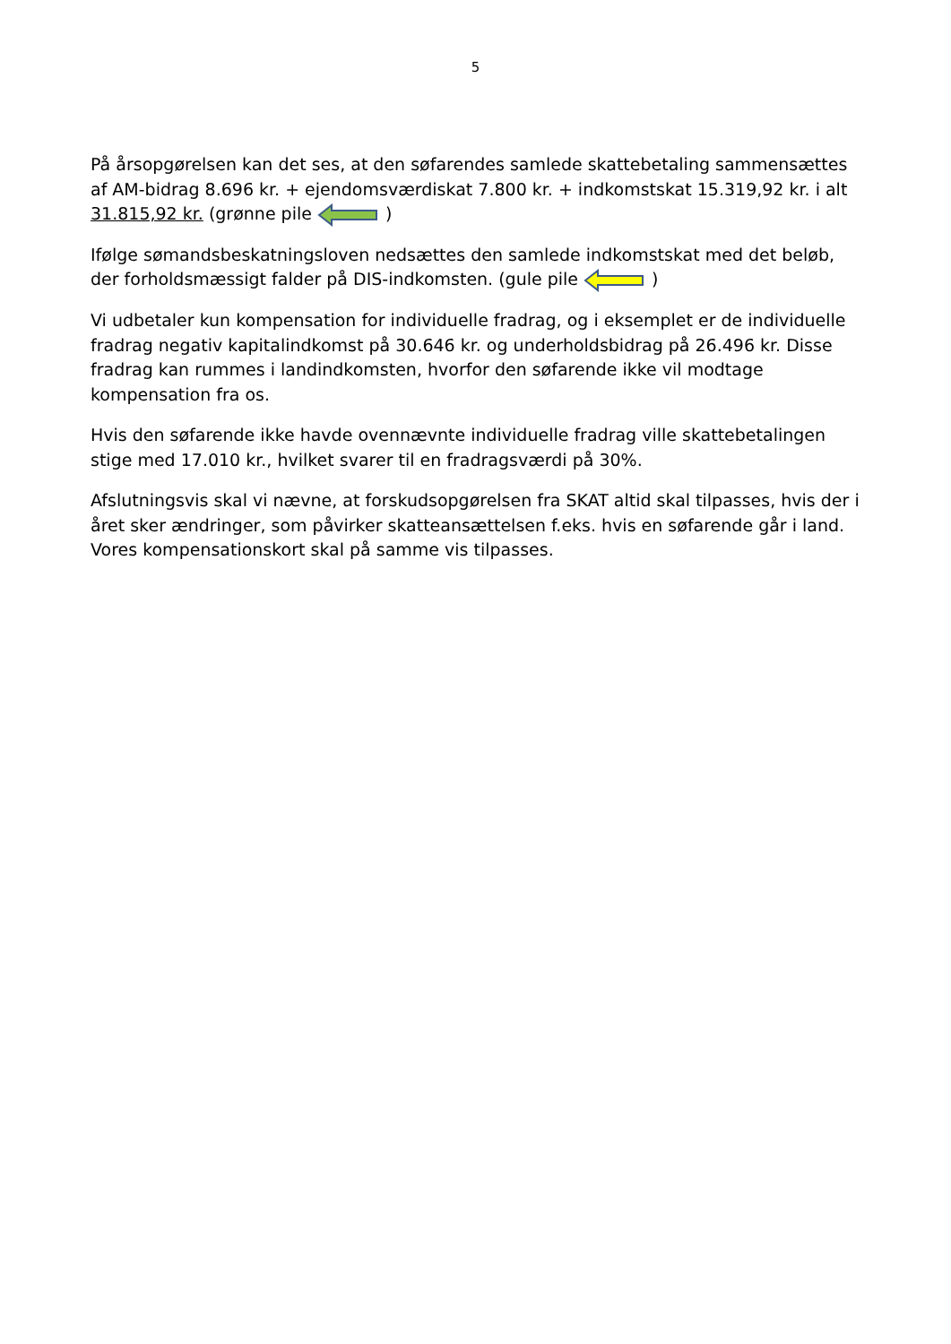5
På årsopgørelsen kan det ses, at den søfarendes samlede skattebetaling sammensættes af AM-bidrag 8.696 kr. + ejendomsværdiskat 7.800 kr. + indkomstskat 15.319,92 kr. i alt 31.815,92 kr. (grønne pile )
Ifølge sømandsbeskatningsloven nedsættes den samlede indkomstskat med det beløb, der forholdsmæssigt falder på DIS-indkomsten. (gule pile )
Vi udbetaler kun kompensation for individuelle fradrag, og i eksemplet er de individuelle fradrag negativ kapitalindkomst på 30.646 kr. og underholdsbidrag på 26.496 kr. Disse fradrag kan rummes i landindkomsten, hvorfor den søfarende ikke vil modtage kompensation fra os.
Hvis den søfarende ikke havde ovennævnte individuelle fradrag ville skattebetalingen stige med 17.010 kr., hvilket svarer til en fradragsværdi på 30%.
Afslutningsvis skal vi nævne, at forskudsopgørelsen fra SKAT altid skal tilpasses, hvis der i året sker ændringer, som påvirker skatteansættelsen f.eks. hvis en søfarende går i land. Vores kompensationskort skal på samme vis tilpasses.